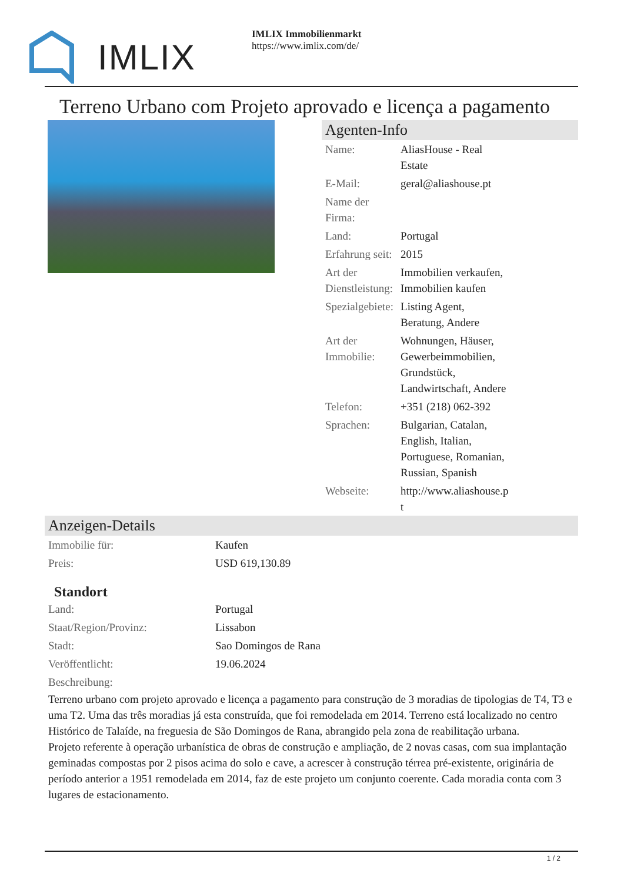IMLIX
IMLIX Immobilienmarkt
https://www.imlix.com/de/
Terreno Urbano com Projeto aprovado e licença a pagamento
Agenten-Info
| Name: | AliasHouse - Real Estate |
| E-Mail: | geral@aliashouse.pt |
| Name der Firma: | |
| Land: | Portugal |
| Erfahrung seit: | 2015 |
| Art der Dienstleistung: | Immobilien verkaufen, Immobilien kaufen |
| Spezialgebiete: | Listing Agent, Beratung, Andere |
| Art der Immobilie: | Wohnungen, Häuser, Gewerbeimmobilien, Grundstück, Landwirtschaft, Andere |
| Telefon: | +351 (218) 062-392 |
| Sprachen: | Bulgarian, Catalan, English, Italian, Portuguese, Romanian, Russian, Spanish |
| Webseite: | http://www.aliashouse.p t |
Anzeigen-Details
| Immobilie für: | Kaufen |
| Preis: | USD 619,130.89 |
Standort
| Land: | Portugal |
| Staat/Region/Provinz: | Lissabon |
| Stadt: | Sao Domingos de Rana |
| Veröffentlicht: | 19.06.2024 |
| Beschreibung: | |
Terreno urbano com projeto aprovado e licença a pagamento para construção de 3 moradias de tipologias de T4, T3 e uma T2. Uma das três moradias já esta construída, que foi remodelada em 2014. Terreno está localizado no centro Histórico de Talaíde, na freguesia de São Domingos de Rana, abrangido pela zona de reabilitação urbana.
Projeto referente à operação urbanística de obras de construção e ampliação, de 2 novas casas, com sua implantação geminadas compostas por 2 pisos acima do solo e cave, a acrescer à construção térrea pré-existente, originária de período anterior a 1951 remodelada em 2014, faz de este projeto um conjunto coerente. Cada moradia conta com 3 lugares de estacionamento.
1 / 2